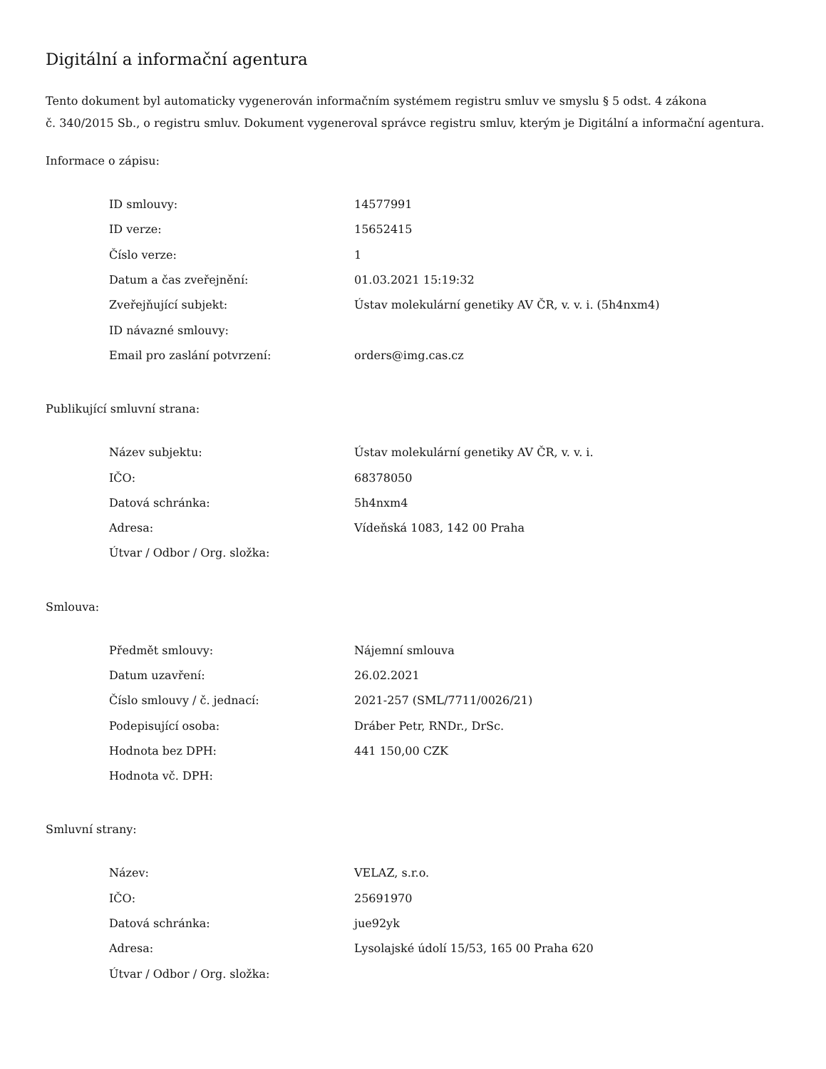Digitální a informační agentura
Tento dokument byl automaticky vygenerován informačním systémem registru smluv ve smyslu § 5 odst. 4 zákona
č. 340/2015 Sb., o registru smluv. Dokument vygeneroval správce registru smluv, kterým je Digitální a informační agentura.
Informace o zápisu:
| ID smlouvy: | 14577991 |
| ID verze: | 15652415 |
| Číslo verze: | 1 |
| Datum a čas zveřejnění: | 01.03.2021 15:19:32 |
| Zveřejňující subjekt: | Ústav molekulární genetiky AV ČR, v. v. i. (5h4nxm4) |
| ID návazné smlouvy: | |
| Email pro zaslání potvrzení: | orders@img.cas.cz |
Publikující smluvní strana:
| Název subjektu: | Ústav molekulární genetiky AV ČR, v. v. i. |
| IČO: | 68378050 |
| Datová schránka: | 5h4nxm4 |
| Adresa: | Vídeňská 1083, 142 00 Praha |
| Útvar / Odbor / Org. složka: | |
Smlouva:
| Předmět smlouvy: | Nájemní smlouva |
| Datum uzavření: | 26.02.2021 |
| Číslo smlouvy / č. jednací: | 2021-257 (SML/7711/0026/21) |
| Podepisující osoba: | Dráber Petr, RNDr., DrSc. |
| Hodnota bez DPH: | 441 150,00 CZK |
| Hodnota vč. DPH: | |
Smluvní strany:
| Název: | VELAZ, s.r.o. |
| IČO: | 25691970 |
| Datová schránka: | jue92yk |
| Adresa: | Lysolajské údolí 15/53, 165 00 Praha 620 |
| Útvar / Odbor / Org. složka: | |